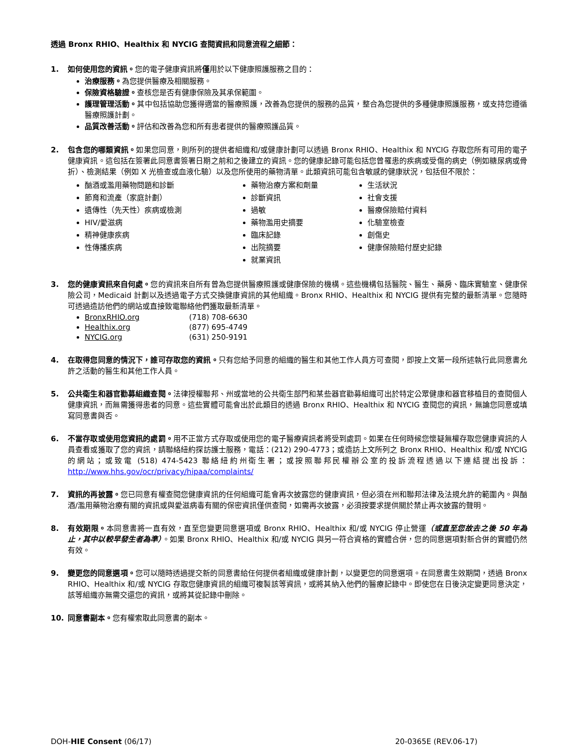透過 Bronx RHIO、Healthix 和 NYCIG 查閱資訊和同意流程之細節：
1. 如何使用您的資訊。您的電子健康資訊將僅用於以下健康照護服務之目的：
治療服務。為您提供醫療及相關服務。
保險資格驗證。查核您是否有健康保險及其承保範圍。
護理管理活動。其中包括協助您獲得適當的醫療照護，改善為您提供的服務的品質，整合為您提供的多種健康照護服務，或支持您遵循醫療照護計劃。
品質改善活動。評估和改善為您和所有患者提供的醫療照護品質。
2. 包含您的哪類資訊。如果您同意，則所列的提供者組織和/或健康計劃可以透過 Bronx RHIO、Healthix 和 NYCIG 存取您所有可用的電子健康資訊。這包括在簽署此同意書簽署日期之前和之後建立的資訊。您的健康記錄可能包括您曾罹患的疾病或受傷的病史（例如糖尿病或骨折）、檢測結果（例如 X 光檢查或血液化驗）以及您所使用的藥物清單。此類資訊可能包含敏感的健康狀況，包括但不限於：
酗酒或濫用藥物問題和診斷
節育和流產（家庭計劃）
遺傳性（先天性）疾病或檢測
HIV/愛滋病
精神健康疾病
性傳播疾病
藥物治療方案和劑量
診斷資訊
過敏
藥物濫用史摘要
臨床記錄
出院摘要
就業資訊
生活狀況
社會支援
醫療保險賠付資料
化驗室檢查
創傷史
健康保險賠付歷史記錄
3. 您的健康資訊來自何處。您的資訊來自所有曾為您提供醫療照護或健康保險的機構。這些機構包括醫院、醫生、藥房、臨床實驗室、健康保險公司，Medicaid 計劃以及透過電子方式交換健康資訊的其他組織。Bronx RHIO、Healthix 和 NYCIG 提供有完整的最新清單。您隨時可透過造訪他們的網站或直接致電聯絡他們獲取最新清單。
BronxRHIO.org (718) 708-6630
Healthix.org (877) 695-4749
NYCIG.org (631) 250-9191
4. 在取得您同意的情況下，誰可存取您的資訊。只有您給予同意的組織的醫生和其他工作人員方可查閱，即按上文第一段所述執行此同意書允許之活動的醫生和其他工作人員。
5. 公共衛生和器官勸募組織查閱。法律授權聯邦、州或當地的公共衛生部門和某些器官勸募組織可出於特定公眾健康和器官移植目的查閱個人健康資訊，而無需獲得患者的同意。這些實體可能會出於此類目的透過 Bronx RHIO、Healthix 和 NYCIG 查閱您的資訊，無論您同意或填寫同意書與否。
6. 不當存取或使用您資訊的處罰。用不正當方式存取或使用您的電子醫療資訊者將受到處罰。如果在任何時候您懷疑無權存取您健康資訊的人員查看或獲取了您的資訊，請聯絡紐約探訪護士服務，電話：(212) 290-4773；或造訪上文所列之 Bronx RHIO、Healthix 和/或 NYCIG 的網站；或致電 (518) 474-5423 聯絡紐約州衛生署；或按照聯邦民權辦公室的投訴流程透過以下連結提出投訴：http://www.hhs.gov/ocr/privacy/hipaa/complaints/
7. 資訊的再披露。您已同意有權查閱您健康資訊的任何組織可能會再次披露您的健康資訊，但必須在州和聯邦法律及法規允許的範圍內。與酗酒/濫用藥物治療有關的資訊或與愛滋病毒有關的保密資訊僅供查閱，如需再次披露，必須按要求提供關於禁止再次披露的聲明。
8. 有效期限。本同意書將一直有效，直至您變更同意選項或 Bronx RHIO、Healthix 和/或 NYCIG 停止營運（或直至您故去之後 50 年為止，其中以較早發生者為準）。如果 Bronx RHIO、Healthix 和/或 NYCIG 與另一符合資格的實體合併，您的同意選項對新合併的實體仍然有效。
9. 變更您的同意選項。您可以隨時透過提交新的同意書給任何提供者組織或健康計劃，以變更您的同意選項。在同意書生效期間，透過 Bronx RHIO、Healthix 和/或 NYCIG 存取您健康資訊的組織可複製該等資訊，或將其納入他們的醫療記錄中。即使您在日後決定變更同意決定，該等組織亦無需交還您的資訊，或將其從記錄中刪除。
10. 同意書副本。您有權索取此同意書的副本。
DOH-HIE Consent (06/17) 20-0365E (REV.06-17)